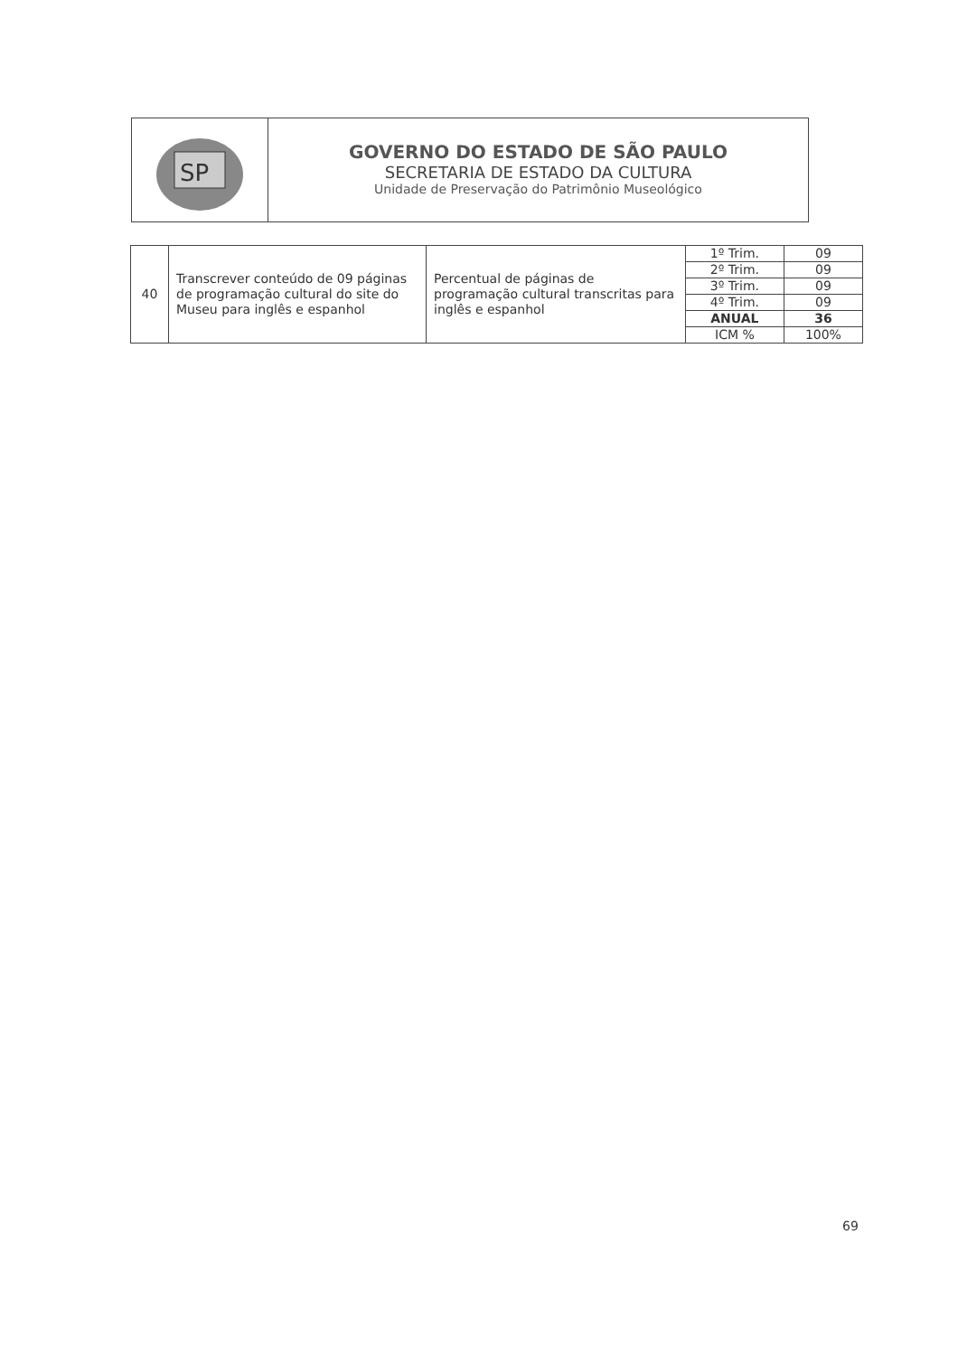SP
GOVERNO DO ESTADO DE SÃO PAULO
SECRETARIA DE ESTADO DA CULTURA
Unidade de Preservação do Patrimônio Museológico
| 40 | Transcrever conteúdo de 09 páginas de programação cultural do site do Museu para inglês e espanhol | Percentual de páginas de programação cultural transcritas para inglês e espanhol | 1º Trim. | 09 |
| | | | 2º Trim. | 09 |
| | | | 3º Trim. | 09 |
| | | | 4º Trim. | 09 |
| | | | ANUAL | 36 |
| | | | ICM % | 100% |
69